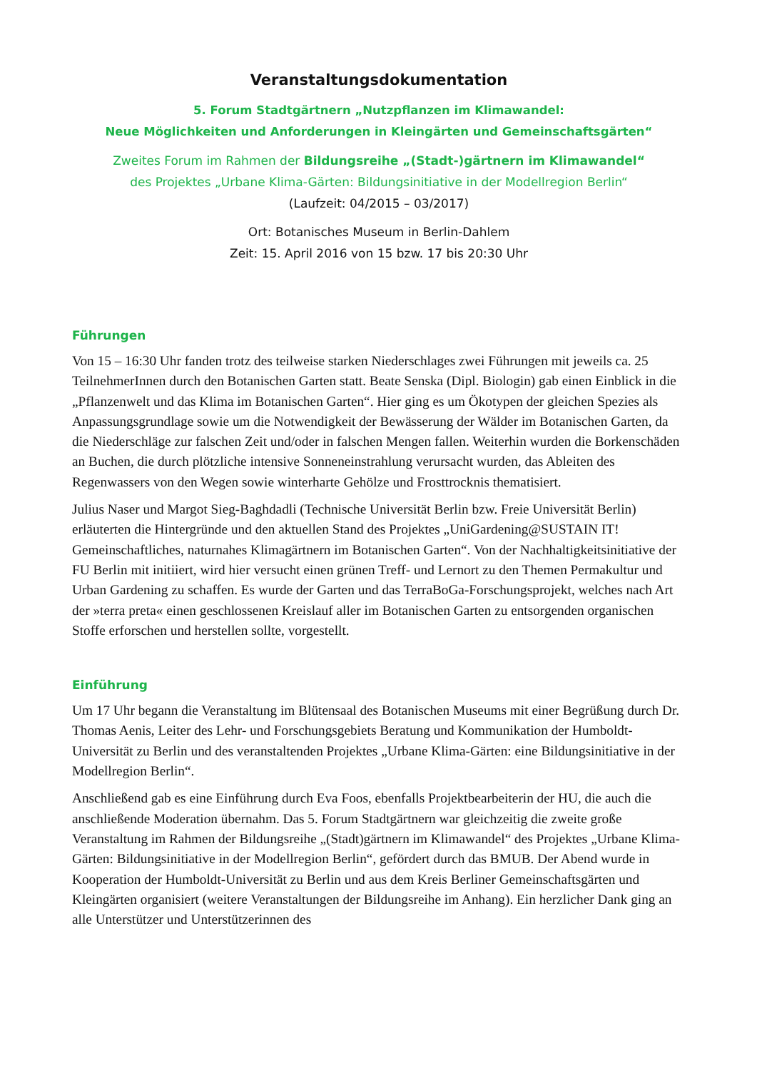Veranstaltungsdokumentation
5. Forum Stadtgärtnern „Nutzpflanzen im Klimawandel:
Neue Möglichkeiten und Anforderungen in Kleingärten und Gemeinschaftsgärten“
Zweites Forum im Rahmen der Bildungsreihe „(Stadt-)gärtnern im Klimawandel“
des Projektes „Urbane Klima-Gärten: Bildungsinitiative in der Modellregion Berlin“
(Laufzeit: 04/2015 – 03/2017)
Ort: Botanisches Museum in Berlin-Dahlem
Zeit: 15. April 2016 von 15 bzw. 17 bis 20:30 Uhr
Führungen
Von 15 – 16:30 Uhr fanden trotz des teilweise starken Niederschlages zwei Führungen mit jeweils ca. 25 TeilnehmerInnen durch den Botanischen Garten statt. Beate Senska (Dipl. Biologin) gab einen Einblick in die „Pflanzenwelt und das Klima im Botanischen Garten“. Hier ging es um Ökotypen der gleichen Spezies als Anpassungsgrundlage sowie um die Notwendigkeit der Bewässerung der Wälder im Botanischen Garten, da die Niederschläge zur falschen Zeit und/oder in falschen Mengen fallen. Weiterhin wurden die Borkenschäden an Buchen, die durch plötzliche intensive Sonneneinstrahlung verursacht wurden, das Ableiten des Regenwassers von den Wegen sowie winterharte Gehölze und Frosttrocknis thematisiert.
Julius Naser und Margot Sieg-Baghdadli (Technische Universität Berlin bzw. Freie Universität Berlin) erläuterten die Hintergründe und den aktuellen Stand des Projektes „UniGardening@SUSTAIN IT! Gemeinschaftliches, naturnahes Klimagärtnern im Botanischen Garten“. Von der Nachhaltigkeitsinitiative der FU Berlin mit initiiert, wird hier versucht einen grünen Treff- und Lernort zu den Themen Permakultur und Urban Gardening zu schaffen. Es wurde der Garten und das TerraBoGa-Forschungsprojekt, welches nach Art der »terra preta« einen geschlossenen Kreislauf aller im Botanischen Garten zu entsorgenden organischen Stoffe erforschen und herstellen sollte, vorgestellt.
Einführung
Um 17 Uhr begann die Veranstaltung im Blütensaal des Botanischen Museums mit einer Begrüßung durch Dr. Thomas Aenis, Leiter des Lehr- und Forschungsgebiets Beratung und Kommunikation der Humboldt-Universität zu Berlin und des veranstaltenden Projektes „Urbane Klima-Gärten: eine Bildungsinitiative in der Modellregion Berlin“.
Anschließend gab es eine Einführung durch Eva Foos, ebenfalls Projektbearbeiterin der HU, die auch die anschließende Moderation übernahm. Das 5. Forum Stadtgärtnern war gleichzeitig die zweite große Veranstaltung im Rahmen der Bildungsreihe „(Stadt)gärtnern im Klimawandel“ des Projektes „Urbane Klima-Gärten: Bildungsinitiative in der Modellregion Berlin“, gefördert durch das BMUB. Der Abend wurde in Kooperation der Humboldt-Universität zu Berlin und aus dem Kreis Berliner Gemeinschaftsgärten und Kleingärten organisiert (weitere Veranstaltungen der Bildungsreihe im Anhang). Ein herzlicher Dank ging an alle Unterstützer und Unterstützerinnen des